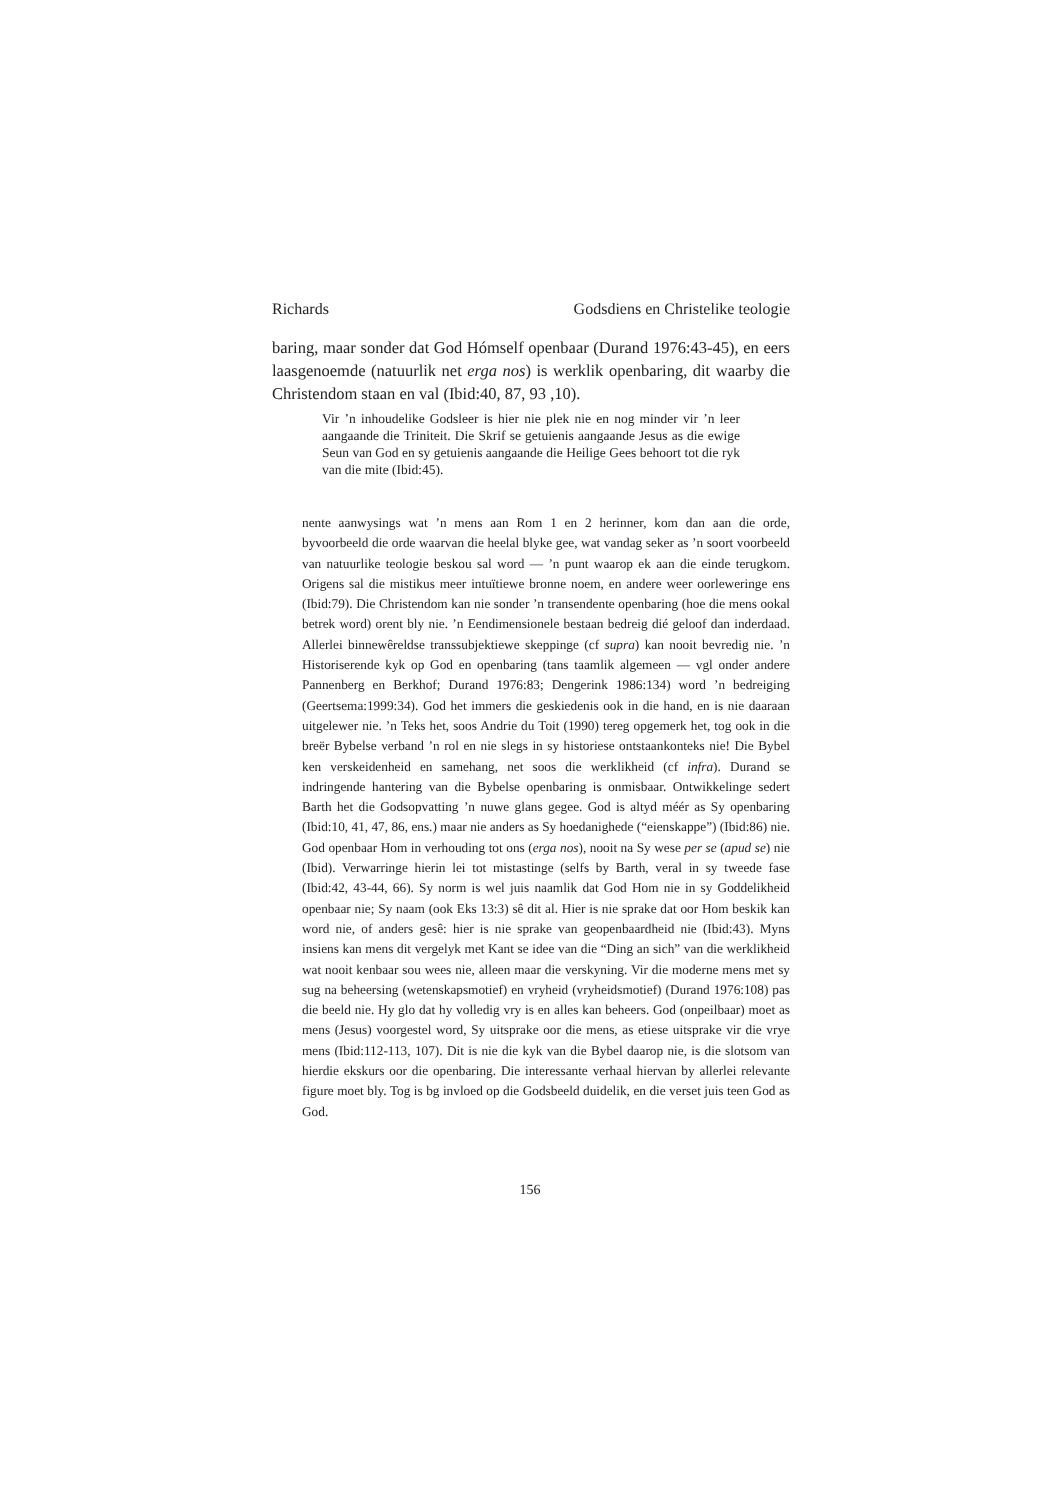Richards Godsdiens en Christelike teologie
baring, maar sonder dat God Hómself openbaar (Durand 1976:43-45), en eers laasgenoemde (natuurlik net erga nos) is werklik openbaring, dit waarby die Christendom staan en val (Ibid:40, 87, 93 ,10).
Vir ’n inhoudelike Godsleer is hier nie plek nie en nog minder vir ’n leer aangaande die Triniteit. Die Skrif se getuienis aangaande Jesus as die ewige Seun van God en sy getuienis aangaande die Heilige Gees behoort tot die ryk van die mite (Ibid:45).
nente aanwysings wat ’n mens aan Rom 1 en 2 herinner, kom dan aan die orde, byvoorbeeld die orde waarvan die heelal blyke gee, wat vandag seker as ’n soort voorbeeld van natuurlike teologie beskou sal word — ’n punt waarop ek aan die einde terugkom. Origens sal die mistikus meer intuïtiewe bronne noem, en andere weer oorleweringe ens (Ibid:79). Die Christendom kan nie sonder ’n transendente openbaring (hoe die mens ookal betrek word) orent bly nie. ’n Eendimensionele bestaan bedreig dié geloof dan inderdaad. Allerlei binnewêreldse transsubjektiewe skeppinge (cf supra) kan nooit bevredig nie. ’n Historiserende kyk op God en openbaring (tans taamlik algemeen — vgl onder andere Pannenberg en Berkhof; Durand 1976:83; Dengerink 1986:134) word ’n bedreiging (Geertsema:1999:34). God het immers die geskiedenis ook in die hand, en is nie daaraan uitgelewer nie. ’n Teks het, soos Andrie du Toit (1990) tereg opgemerk het, tog ook in die breër Bybelse verband ’n rol en nie slegs in sy historiese ontstaankonteks nie! Die Bybel ken verskeidenheid en samehang, net soos die werklikheid (cf infra). Durand se indringende hantering van die Bybelse openbaring is onmisbaar. Ontwikkelinge sedert Barth het die Godsopvatting ’n nuwe glans gegee. God is altyd méér as Sy openbaring (Ibid:10, 41, 47, 86, ens.) maar nie anders as Sy hoedanighede (“eienskappe”) (Ibid:86) nie. God openbaar Hom in verhouding tot ons (erga nos), nooit na Sy wese per se (apud se) nie (Ibid). Verwarringe hierin lei tot mistastinge (selfs by Barth, veral in sy tweede fase (Ibid:42, 43-44, 66). Sy norm is wel juis naamlik dat God Hom nie in sy Goddelikheid openbaar nie; Sy naam (ook Eks 13:3) sê dit al. Hier is nie sprake dat oor Hom beskik kan word nie, of anders gesê: hier is nie sprake van geopenbaardheid nie (Ibid:43). Myns insiens kan mens dit vergelyk met Kant se idee van die “Ding an sich” van die werklikheid wat nooit kenbaar sou wees nie, alleen maar die verskyning. Vir die moderne mens met sy sug na beheersing (wetenskapsmotief) en vryheid (vryheidsmotief) (Durand 1976:108) pas die beeld nie. Hy glo dat hy volledig vry is en alles kan beheers. God (onpeilbaar) moet as mens (Jesus) voorgestel word, Sy uitsprake oor die mens, as etiese uitsprake vir die vrye mens (Ibid:112-113, 107). Dit is nie die kyk van die Bybel daarop nie, is die slotsom van hierdie ekskurs oor die openbaring. Die interessante verhaal hiervan by allerlei relevante figure moet bly. Tog is bg invloed op die Godsbeeld duidelik, en die verset juis teen God as God.
156